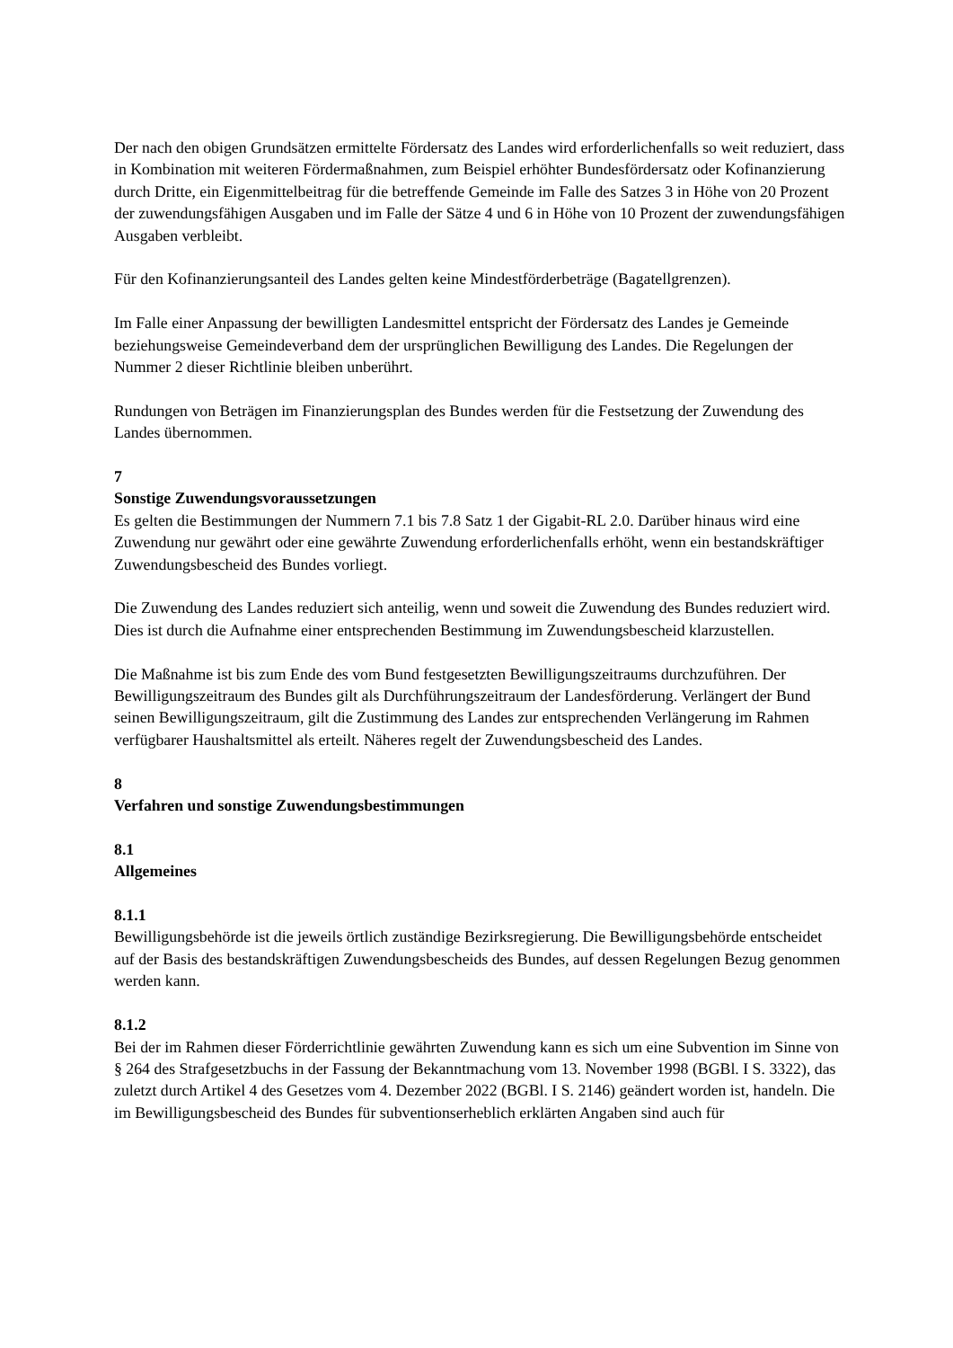Der nach den obigen Grundsätzen ermittelte Fördersatz des Landes wird erforderlichenfalls so weit reduziert, dass in Kombination mit weiteren Fördermaßnahmen, zum Beispiel erhöhter Bundesfördersatz oder Kofinanzierung durch Dritte, ein Eigenmittelbeitrag für die betreffende Gemeinde im Falle des Satzes 3 in Höhe von 20 Prozent der zuwendungsfähigen Ausgaben und im Falle der Sätze 4 und 6 in Höhe von 10 Prozent der zuwendungsfähigen Ausgaben verbleibt.
Für den Kofinanzierungsanteil des Landes gelten keine Mindestförderbeträge (Bagatellgrenzen).
Im Falle einer Anpassung der bewilligten Landesmittel entspricht der Fördersatz des Landes je Gemeinde beziehungsweise Gemeindeverband dem der ursprünglichen Bewilligung des Landes. Die Regelungen der Nummer 2 dieser Richtlinie bleiben unberührt.
Rundungen von Beträgen im Finanzierungsplan des Bundes werden für die Festsetzung der Zuwendung des Landes übernommen.
7
Sonstige Zuwendungsvoraussetzungen
Es gelten die Bestimmungen der Nummern 7.1 bis 7.8 Satz 1 der Gigabit-RL 2.0. Darüber hinaus wird eine Zuwendung nur gewährt oder eine gewährte Zuwendung erforderlichenfalls erhöht, wenn ein bestandskräftiger Zuwendungsbescheid des Bundes vorliegt.
Die Zuwendung des Landes reduziert sich anteilig, wenn und soweit die Zuwendung des Bundes reduziert wird. Dies ist durch die Aufnahme einer entsprechenden Bestimmung im Zuwendungsbescheid klarzustellen.
Die Maßnahme ist bis zum Ende des vom Bund festgesetzten Bewilligungszeitraums durchzuführen. Der Bewilligungszeitraum des Bundes gilt als Durchführungszeitraum der Landesförderung. Verlängert der Bund seinen Bewilligungszeitraum, gilt die Zustimmung des Landes zur entsprechenden Verlängerung im Rahmen verfügbarer Haushaltsmittel als erteilt. Näheres regelt der Zuwendungsbescheid des Landes.
8
Verfahren und sonstige Zuwendungsbestimmungen
8.1
Allgemeines
8.1.1
Bewilligungsbehörde ist die jeweils örtlich zuständige Bezirksregierung. Die Bewilligungsbehörde entscheidet auf der Basis des bestandskräftigen Zuwendungsbescheids des Bundes, auf dessen Regelungen Bezug genommen werden kann.
8.1.2
Bei der im Rahmen dieser Förderrichtlinie gewährten Zuwendung kann es sich um eine Subvention im Sinne von § 264 des Strafgesetzbuchs in der Fassung der Bekanntmachung vom 13. November 1998 (BGBl. I S. 3322), das zuletzt durch Artikel 4 des Gesetzes vom 4. Dezember 2022 (BGBl. I S. 2146) geändert worden ist, handeln. Die im Bewilligungsbescheid des Bundes für subventionserheblich erklärten Angaben sind auch für